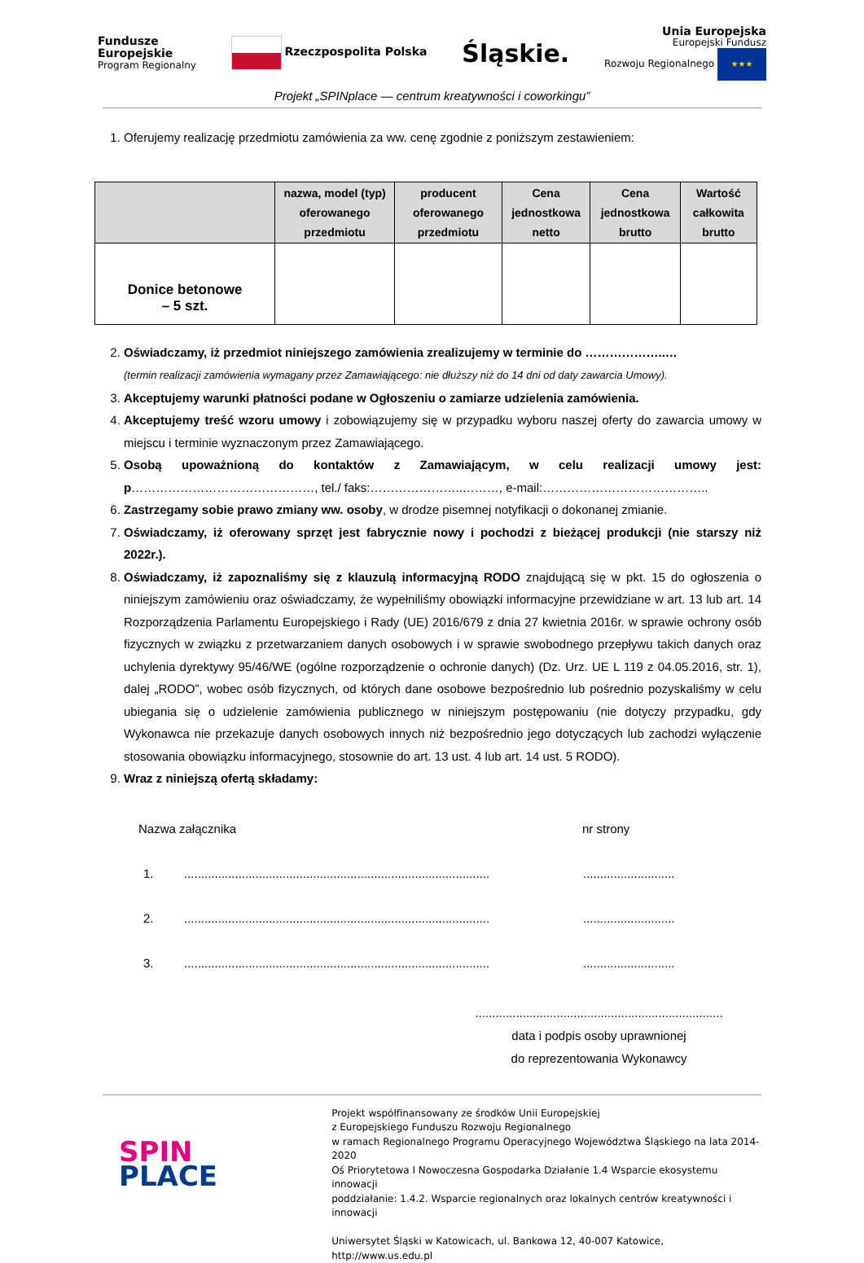Fundusze
Europejskie
Program Regionalny
Rzeczpospolita Polska
Śląskie.
Unia Europejska
Europejski Fundusz
Rozwoju Regionalnego ★★★
Projekt „SPINplace — centrum kreatywności i coworkingu”
1. Oferujemy realizację przedmiotu zamówienia za ww. cenę zgodnie z poniższym zestawieniem:
| | nazwa, model (typ) oferowanego przedmiotu | producent oferowanego przedmiotu | Cena jednostkowa netto | Cena jednostkowa brutto | Wartość całkowita brutto |
| --- | --- | --- | --- | --- | --- |
| Donice betonowe – 5 szt. | | | | | |
2. Oświadczamy, iż przedmiot niniejszego zamówienia zrealizujemy w terminie do ………………..…
(termin realizacji zamówienia wymagany przez Zamawiającego: nie dłuższy niż do 14 dni od daty zawarcia Umowy).
3. Akceptujemy warunki płatności podane w Ogłoszeniu o zamiarze udzielenia zamówienia.
4. Akceptujemy treść wzoru umowy i zobowiązujemy się w przypadku wyboru naszej oferty do zawarcia umowy w miejscu i terminie wyznaczonym przez Zamawiającego.
5. Osobą upoważnioną do kontaktów z Zamawiającym, w celu realizacji umowy jest: p………………………………………, tel./ faks:…………………..………, e-mail:…………………………………..
6. Zastrzegamy sobie prawo zmiany ww. osoby, w drodze pisemnej notyfikacji o dokonanej zmianie.
7. Oświadczamy, iż oferowany sprzęt jest fabrycznie nowy i pochodzi z bieżącej produkcji (nie starszy niż 2022r.).
8. Oświadczamy, iż zapoznaliśmy się z klauzulą informacyjną RODO znajdującą się w pkt. 15 do ogłoszenia o niniejszym zamówieniu oraz oświadczamy, że wypełniliśmy obowiązki informacyjne przewidziane w art. 13 lub art. 14 Rozporządzenia Parlamentu Europejskiego i Rady (UE) 2016/679 z dnia 27 kwietnia 2016r. w sprawie ochrony osób fizycznych w związku z przetwarzaniem danych osobowych i w sprawie swobodnego przepływu takich danych oraz uchylenia dyrektywy 95/46/WE (ogólne rozporządzenie o ochronie danych) (Dz. Urz. UE L 119 z 04.05.2016, str. 1), dalej „RODO”, wobec osób fizycznych, od których dane osobowe bezpośrednio lub pośrednio pozyskaliśmy w celu ubiegania się o udzielenie zamówienia publicznego w niniejszym postępowaniu (nie dotyczy przypadku, gdy Wykonawca nie przekazuje danych osobowych innych niż bezpośrednio jego dotyczących lub zachodzi wyłączenie stosowania obowiązku informacyjnego, stosownie do art. 13 ust. 4 lub art. 14 ust. 5 RODO).
9. Wraz z niniejszą ofertą składamy:
Nazwa załącznika nr strony
1......................................................................................................................
2......................................................................................................................
3......................................................................................................................
.........................................................................
data i podpis osoby uprawnionej
do reprezentowania Wykonawcy
SPIN
PLACE
Projekt współfinansowany ze środków Unii Europejskiej
z Europejskiego Funduszu Rozwoju Regionalnego
w ramach Regionalnego Programu Operacyjnego Województwa Śląskiego na lata 2014-2020
Oś Priorytetowa I Nowoczesna Gospodarka Działanie 1.4 Wsparcie ekosystemu innowacji
poddziałanie: 1.4.2. Wsparcie regionalnych oraz lokalnych centrów kreatywności i innowacji
Uniwersytet Śląski w Katowicach, ul. Bankowa 12, 40-007 Katowice, http://www.us.edu.pl